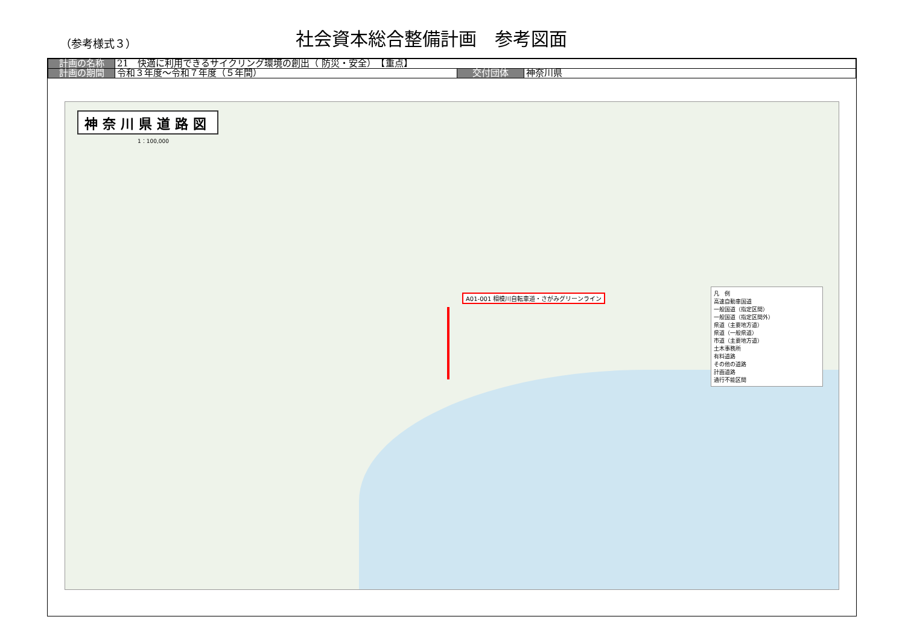（参考様式３）
社会資本総合整備計画　参考図面
| 計画の名称 | 21 快適に利用できるサイクリング環境の創出（ 防災・安全） 【重点】 | | |
| 計画の期間 | 令和３年度～令和７年度（５年間） | 交付団体 | 神奈川県 |
神奈川県道路図
1：100,000
A01-001 相模川自転車道・さがみグリーンライン
凡　例
高速自動車国道
一般国道（指定区間）
一般国道（指定区間外）
県道（主要地方道）
県道（一般県道）
市道（主要地方道）
土木事務所
有料道路
その他の道路
計画道路
通行不能区間